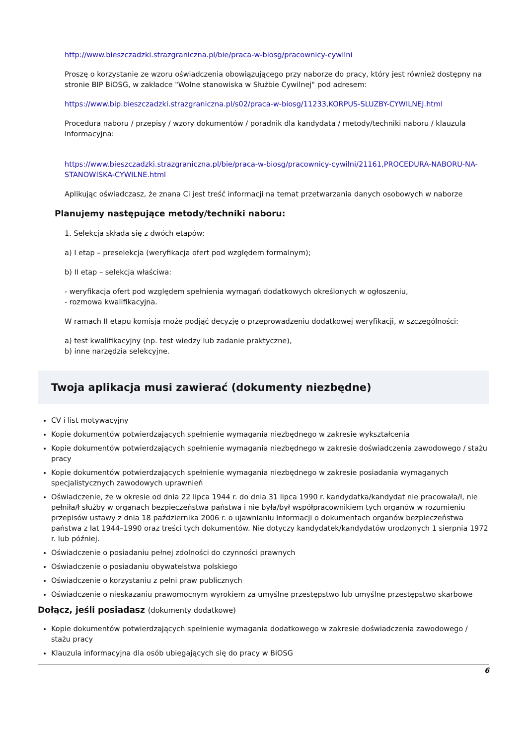http://www.bieszczadzki.strazgraniczna.pl/bie/praca-w-biosg/pracownicy-cywilni
Proszę o korzystanie ze wzoru oświadczenia obowiązującego przy naborze do pracy, który jest również dostępny na stronie BIP BiOSG, w zakładce "Wolne stanowiska w Służbie Cywilnej" pod adresem:
https://www.bip.bieszczadzki.strazgraniczna.pl/s02/praca-w-biosg/11233,KORPUS-SLUZBY-CYWILNEJ.html
Procedura naboru / przepisy / wzory dokumentów / poradnik dla kandydata / metody/techniki naboru / klauzula informacyjna:
https://www.bieszczadzki.strazgraniczna.pl/bie/praca-w-biosg/pracownicy-cywilni/21161,PROCEDURA-NABORU-NA-STANOWISKA-CYWILNE.html
Aplikując oświadczasz, że znana Ci jest treść informacji na temat przetwarzania danych osobowych w naborze
Planujemy następujące metody/techniki naboru:
1. Selekcja składa się z dwóch etapów:
a) I etap – preselekcja (weryfikacja ofert pod względem formalnym);
b) II etap – selekcja właściwa:
- weryfikacja ofert pod względem spełnienia wymagań dodatkowych określonych w ogłoszeniu,
- rozmowa kwalifikacyjna.
W ramach II etapu komisja może podjąć decyzję o przeprowadzeniu dodatkowej weryfikacji, w szczególności:
a) test kwalifikacyjny (np. test wiedzy lub zadanie praktyczne),
b) inne narzędzia selekcyjne.
Twoja aplikacja musi zawierać (dokumenty niezbędne)
CV i list motywacyjny
Kopie dokumentów potwierdzających spełnienie wymagania niezbędnego w zakresie wykształcenia
Kopie dokumentów potwierdzających spełnienie wymagania niezbędnego w zakresie doświadczenia zawodowego / stażu pracy
Kopie dokumentów potwierdzających spełnienie wymagania niezbędnego w zakresie posiadania wymaganych specjalistycznych zawodowych uprawnień
Oświadczenie, że w okresie od dnia 22 lipca 1944 r. do dnia 31 lipca 1990 r. kandydatka/kandydat nie pracowała/ł, nie pełniła/ł służby w organach bezpieczeństwa państwa i nie była/był współpracownikiem tych organów w rozumieniu przepisów ustawy z dnia 18 października 2006 r. o ujawnianiu informacji o dokumentach organów bezpieczeństwa państwa z lat 1944–1990 oraz treści tych dokumentów. Nie dotyczy kandydatek/kandydatów urodzonych 1 sierpnia 1972 r. lub później.
Oświadczenie o posiadaniu pełnej zdolności do czynności prawnych
Oświadczenie o posiadaniu obywatelstwa polskiego
Oświadczenie o korzystaniu z pełni praw publicznych
Oświadczenie o nieskazaniu prawomocnym wyrokiem za umyślne przestępstwo lub umyślne przestępstwo skarbowe
Dołącz, jeśli posiadasz (dokumenty dodatkowe)
Kopie dokumentów potwierdzających spełnienie wymagania dodatkowego w zakresie doświadczenia zawodowego / stażu pracy
Klauzula informacyjna dla osób ubiegających się do pracy w BiOSG
6